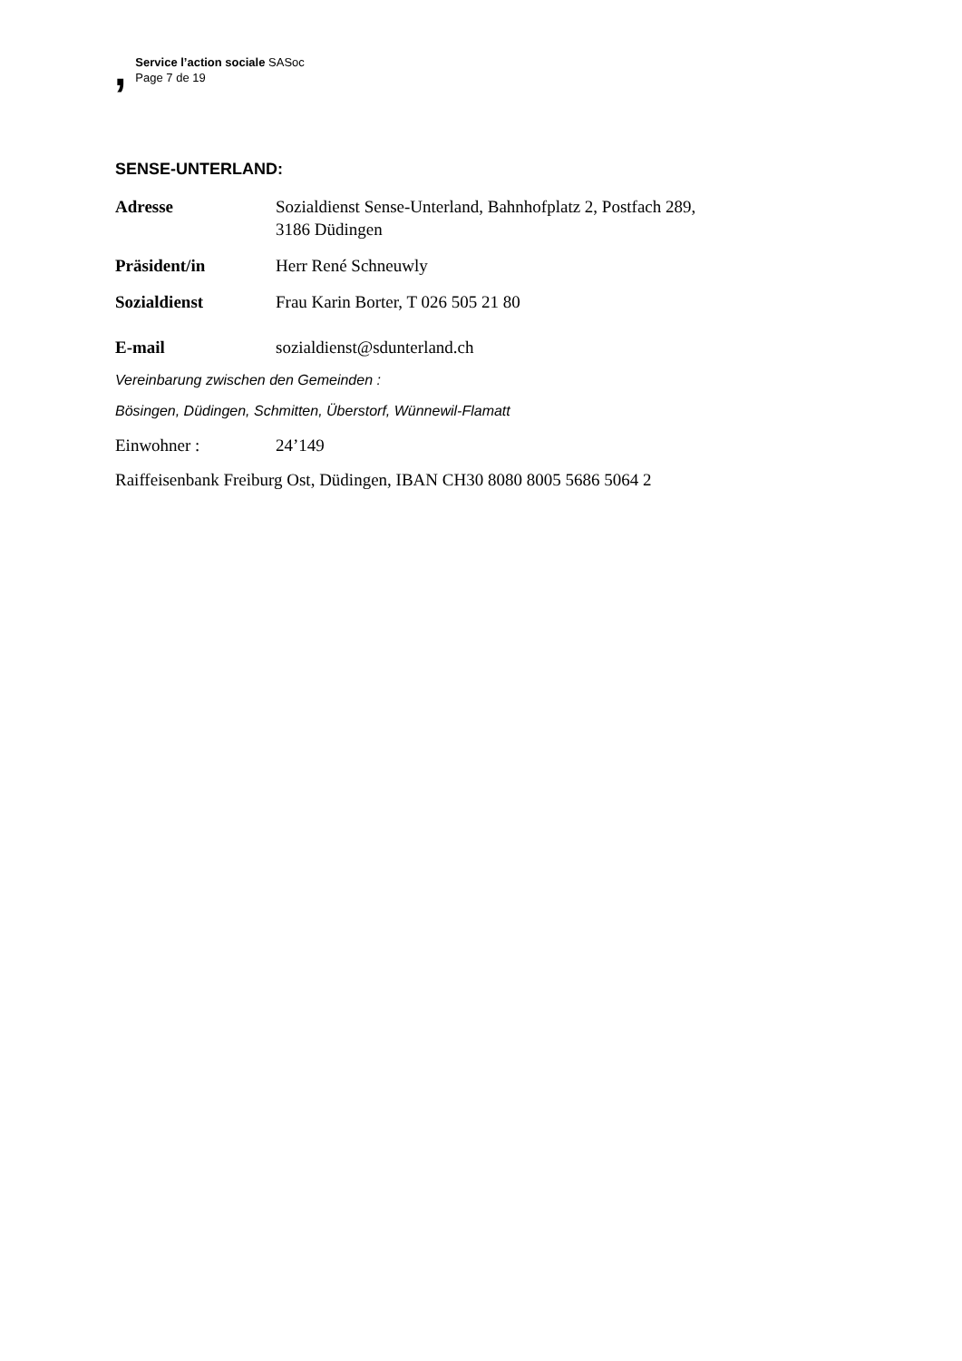,
Service l’action sociale SASoc
Page 7 de 19
SENSE-UNTERLAND:
Adresse Sozialdienst Sense-Unterland, Bahnhofplatz 2, Postfach 289,
3186 Düdingen
Präsident/in Herr René Schneuwly
Sozialdienst Frau Karin Borter, T 026 505 21 80
E-mail sozialdienst@sdunterland.ch
Vereinbarung zwischen den Gemeinden :
Bösingen, Düdingen, Schmitten, Überstorf, Wünnewil-Flamatt
Einwohner : 24’149
Raiffeisenbank Freiburg Ost, Düdingen, IBAN CH30 8080 8005 5686 5064 2